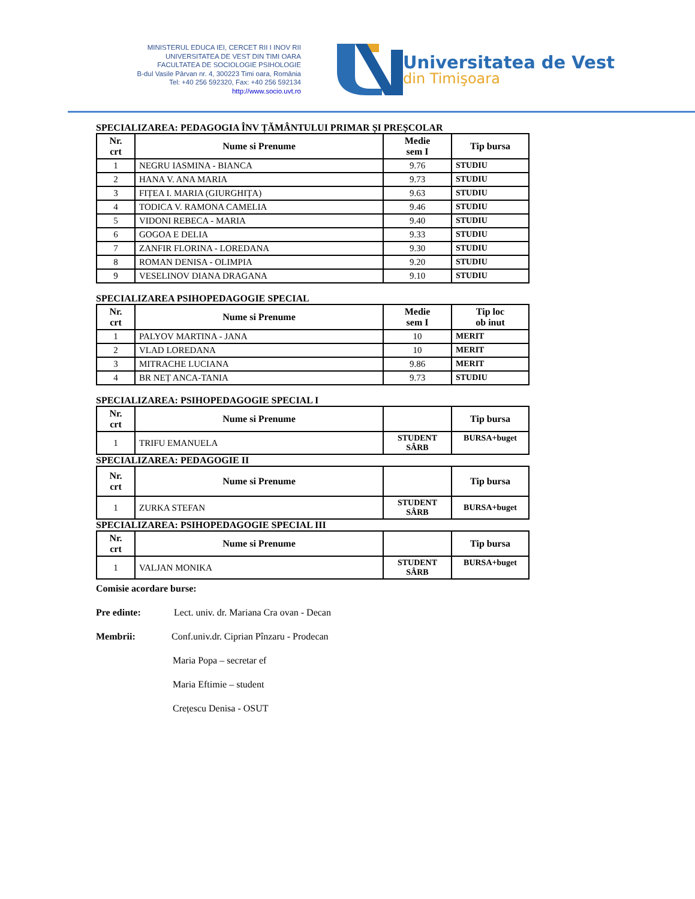MINISTERUL EDUCA IEI, CERCET RII I INOV RII
UNIVERSITATEA DE VEST DIN TIMI OARA
FACULTATEA DE SOCIOLOGIE PSIHOLOGIE
B-dul Vasile Pârvan nr. 4, 300223 Timi oara, România
Tel: +40 256 592320, Fax: +40 256 592134
http://www.socio.uvt.ro
Universitatea de Vest
din Timişoara
SPECIALIZAREA: PEDAGOGIA ÎNV ȚĂMÂNTULUI PRIMAR ȘI PREȘCOLAR
| Nr. crt | Nume si Prenume | Medie sem I | Tip bursa |
| --- | --- | --- | --- |
| 1 | NEGRU IASMINA - BIANCA | 9.76 | STUDIU |
| 2 | HANA V. ANA MARIA | 9.73 | STUDIU |
| 3 | FIȚEA I. MARIA (GIURGHIȚA) | 9.63 | STUDIU |
| 4 | TODICA V. RAMONA CAMELIA | 9.46 | STUDIU |
| 5 | VIDONI REBECA - MARIA | 9.40 | STUDIU |
| 6 | GOGOA E DELIA | 9.33 | STUDIU |
| 7 | ZANFIR FLORINA - LOREDANA | 9.30 | STUDIU |
| 8 | ROMAN DENISA - OLIMPIA | 9.20 | STUDIU |
| 9 | VESELINOV DIANA DRAGANA | 9.10 | STUDIU |
SPECIALIZAREA PSIHOPEDAGOGIE SPECIAL
| Nr. crt | Nume si Prenume | Medie sem I | Tip loc ob inut |
| --- | --- | --- | --- |
| 1 | PALYOV MARTINA - JANA | 10 | MERIT |
| 2 | VLAD LOREDANA | 10 | MERIT |
| 3 | MITRACHE LUCIANA | 9.86 | MERIT |
| 4 | BR NEȚ ANCA-TANIA | 9.73 | STUDIU |
SPECIALIZAREA: PSIHOPEDAGOGIE SPECIAL I
| Nr. crt | Nume si Prenume | | Tip bursa |
| --- | --- | --- | --- |
| 1 | TRIFU EMANUELA | STUDENT SÂRB | BURSA+buget |
SPECIALIZAREA: PEDAGOGIE II
| Nr. crt | Nume si Prenume | | Tip bursa |
| --- | --- | --- | --- |
| 1 | ZURKA STEFAN | STUDENT SÂRB | BURSA+buget |
SPECIALIZAREA: PSIHOPEDAGOGIE SPECIAL III
| Nr. crt | Nume si Prenume | | Tip bursa |
| --- | --- | --- | --- |
| 1 | VALJAN MONIKA | STUDENT SÂRB | BURSA+buget |
Comisie acordare burse:
Pre edinte: Lect. univ. dr. Mariana Cra ovan - Decan
Membrii: Conf.univ.dr. Ciprian Pînzaru - Prodecan
Maria Popa – secretar ef
Maria Eftimie – student
Crețescu Denisa - OSUT